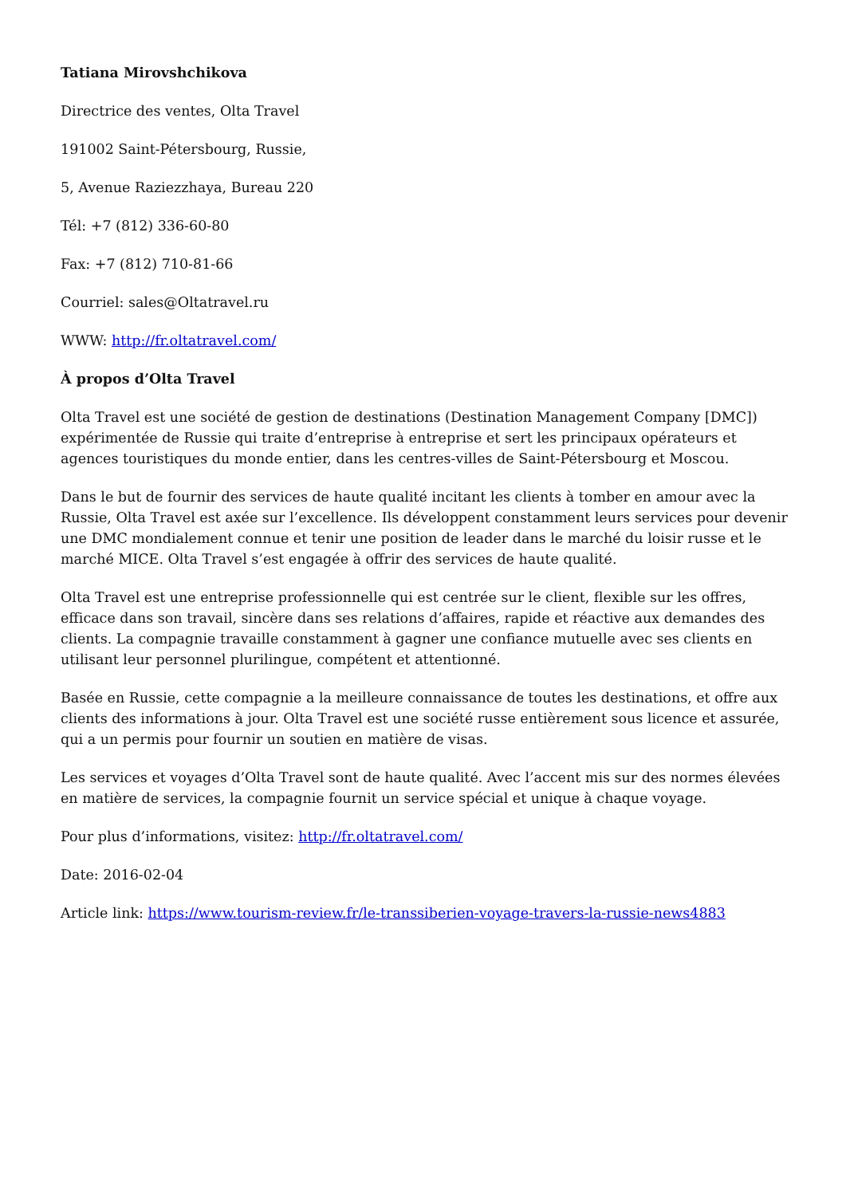Tatiana Mirovshchikova
Directrice des ventes, Olta Travel
191002 Saint-Pétersbourg, Russie,
5, Avenue Raziezzhaya, Bureau 220
Tél: +7 (812) 336-60-80
Fax: +7 (812) 710-81-66
Courriel: sales@Oltatravel.ru
WWW: http://fr.oltatravel.com/
À propos d’Olta Travel
Olta Travel est une société de gestion de destinations (Destination Management Company [DMC]) expérimentée de Russie qui traite d’entreprise à entreprise et sert les principaux opérateurs et agences touristiques du monde entier, dans les centres-villes de Saint-Pétersbourg et Moscou.
Dans le but de fournir des services de haute qualité incitant les clients à tomber en amour avec la Russie, Olta Travel est axée sur l’excellence. Ils développent constamment leurs services pour devenir une DMC mondialement connue et tenir une position de leader dans le marché du loisir russe et le marché MICE. Olta Travel s’est engagée à offrir des services de haute qualité.
Olta Travel est une entreprise professionnelle qui est centrée sur le client, flexible sur les offres, efficace dans son travail, sincère dans ses relations d’affaires, rapide et réactive aux demandes des clients. La compagnie travaille constamment à gagner une confiance mutuelle avec ses clients en utilisant leur personnel plurilingue, compétent et attentionné.
Basée en Russie, cette compagnie a la meilleure connaissance de toutes les destinations, et offre aux clients des informations à jour. Olta Travel est une société russe entièrement sous licence et assurée, qui a un permis pour fournir un soutien en matière de visas.
Les services et voyages d’Olta Travel sont de haute qualité. Avec l’accent mis sur des normes élevées en matière de services, la compagnie fournit un service spécial et unique à chaque voyage.
Pour plus d’informations, visitez: http://fr.oltatravel.com/
Date: 2016-02-04
Article link: https://www.tourism-review.fr/le-transsiberien-voyage-travers-la-russie-news4883